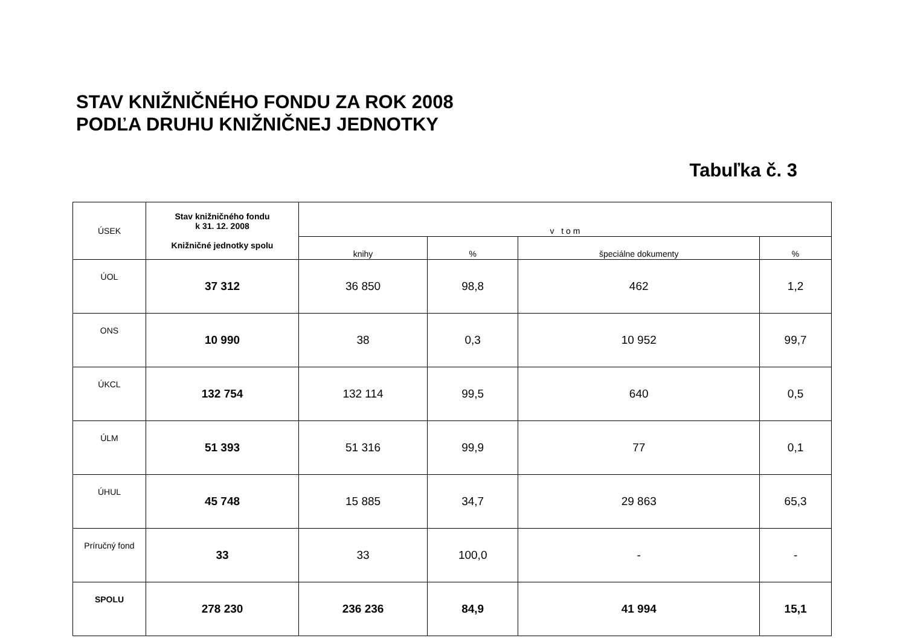STAV KNIŽNIČNÉHO FONDU ZA ROK 2008
PODĽA DRUHU KNIŽNIČNEJ JEDNOTKY
Tabuľka č. 3
| ÚSEK | Stav knižničného fondu k 31. 12. 2008 Knižničné jednotky spolu | v t o m | | | |
| --- | --- | --- | --- | --- | --- |
| | | knihy | % | špeciálne dokumenty | % |
| ÚOL | 37 312 | 36 850 | 98,8 | 462 | 1,2 |
| ONS | 10 990 | 38 | 0,3 | 10 952 | 99,7 |
| ÚKCL | 132 754 | 132 114 | 99,5 | 640 | 0,5 |
| ÚLM | 51 393 | 51 316 | 99,9 | 77 | 0,1 |
| ÚHUL | 45 748 | 15 885 | 34,7 | 29 863 | 65,3 |
| Príručný fond | 33 | 33 | 100,0 | - | - |
| SPOLU | 278 230 | 236 236 | 84,9 | 41 994 | 15,1 |